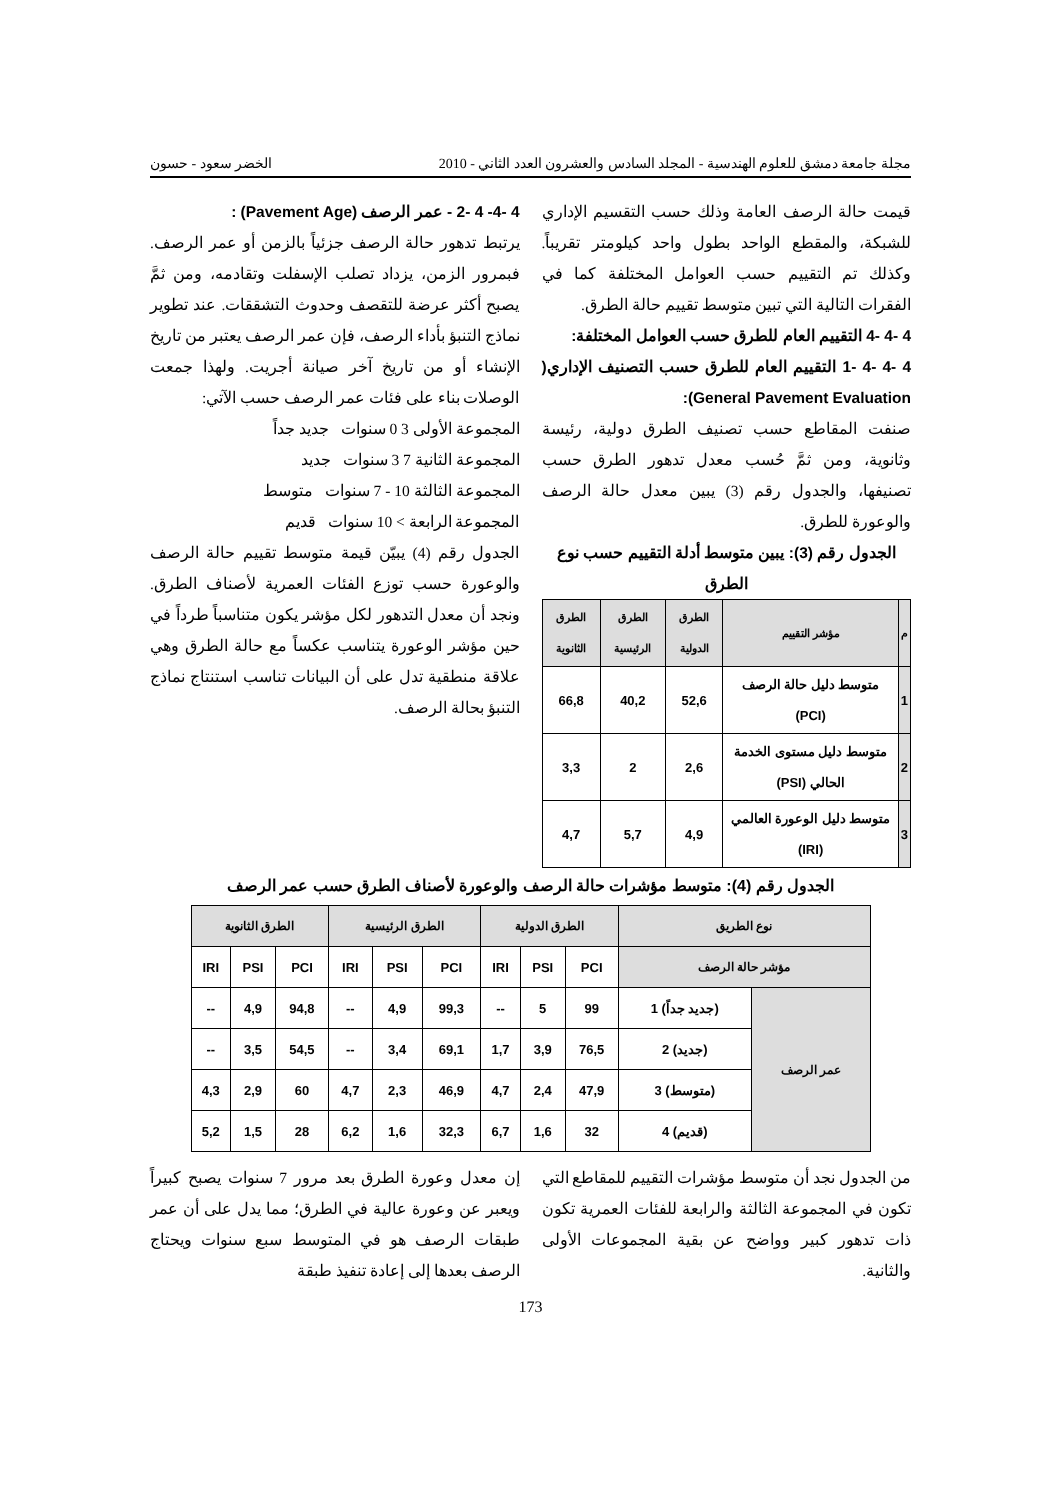مجلة جامعة دمشق للعلوم الهندسية - المجلد السادس والعشرون العدد الثاني - 2010 الخضر سعود - حسون
قيمت حالة الرصف العامة وذلك حسب التقسيم الإداري للشبكة، والمقطع الواحد بطول واحد كيلومتر تقريباً. وكذلك تم التقييم حسب العوامل المختلفة كما في الفقرات التالية التي تبين متوسط تقييم حالة الطرق.
4 -4 -4 التقييم العام للطرق حسب العوامل المختلفة:
4 -4 -4 -1 التقييم العام للطرق حسب التصنيف الإداري( General Pavement Evaluation):
صنفت المقاطع حسب تصنيف الطرق دولية، رئيسة وثانوية، ومن ثمَّ حُسب معدل تدهور الطرق حسب تصنيفها، والجدول رقم (3) يبين معدل حالة الرصف والوعورة للطرق.
الجدول رقم (3): يبين متوسط أدلة التقييم حسب نوع الطرق
| م | مؤشر التقييم | الطرق الدولية | الطرق الرئيسية | الطرق الثانوية |
| --- | --- | --- | --- | --- |
| 1 | متوسط دليل حالة الرصف (PCI) | 52,6 | 40,2 | 66,8 |
| 2 | متوسط دليل مستوى الخدمة الحالي (PSI) | 2,6 | 2 | 3,3 |
| 3 | متوسط دليل الوعورة العالمي (IRI) | 4,9 | 5,7 | 4,7 |
4 -4- 4 -2 - عمر الرصف (Pavement Age) :
يرتبط تدهور حالة الرصف جزئياً بالزمن أو عمر الرصف. فبمرور الزمن، يزداد تصلب الإسفلت وتقادمه، ومن ثمَّ يصبح أكثر عرضة للتقصف وحدوث التشققات. عند تطوير نماذج التنبؤ بأداء الرصف، فإن عمر الرصف يعتبر من تاريخ الإنشاء أو من تاريخ آخر صيانة أجريت. ولهذا جمعت الوصلات بناء على فئات عمر الرصف حسب الآتي:
المجموعة الأولى 3 0 سنوات جديد جداً
المجموعة الثانية 7 3 سنوات جديد
المجموعة الثالثة 10 - 7 سنوات متوسط
المجموعة الرابعة > 10 سنوات قديم
الجدول رقم (4) يبيّن قيمة متوسط تقييم حالة الرصف والوعورة حسب توزع الفئات العمرية لأصناف الطرق. ونجد أن معدل التدهور لكل مؤشر يكون متناسباً طرداً في حين مؤشر الوعورة يتناسب عكساً مع حالة الطرق وهي علاقة منطقية تدل على أن البيانات تناسب استنتاج نماذج التنبؤ بحالة الرصف.
الجدول رقم (4): متوسط مؤشرات حالة الرصف والوعورة لأصناف الطرق حسب عمر الرصف
| نوع الطريق | | الطرق الدولية | | | الطرق الرئيسية | | | الطرق الثانوية | | |
| --- | --- | --- | --- | --- | --- | --- | --- | --- | --- | --- |
| مؤشر حالة الرصف | | PCI | PSI | IRI | PCI | PSI | IRI | PCI | PSI | IRI |
| عمر الرصف | (جديد جداً) 1 | 99 | 5 | -- | 99,3 | 4,9 | -- | 94,8 | 4,9 | -- |
| | (جديد) 2 | 76,5 | 3,9 | 1,7 | 69,1 | 3,4 | -- | 54,5 | 3,5 | -- |
| | (متوسط) 3 | 47,9 | 2,4 | 4,7 | 46,9 | 2,3 | 4,7 | 60 | 2,9 | 4,3 |
| | (قديم) 4 | 32 | 1,6 | 6,7 | 32,3 | 1,6 | 6,2 | 28 | 1,5 | 5,2 |
من الجدول نجد أن متوسط مؤشرات التقييم للمقاطع التي تكون في المجموعة الثالثة والرابعة للفئات العمرية تكون ذات تدهور كبير وواضح عن بقية المجموعات الأولى والثانية.
إن معدل وعورة الطرق بعد مرور 7 سنوات يصبح كبيراً ويعبر عن وعورة عالية في الطرق؛ مما يدل على أن عمر طبقات الرصف هو في المتوسط سبع سنوات ويحتاج الرصف بعدها إلى إعادة تنفيذ طبقة
173